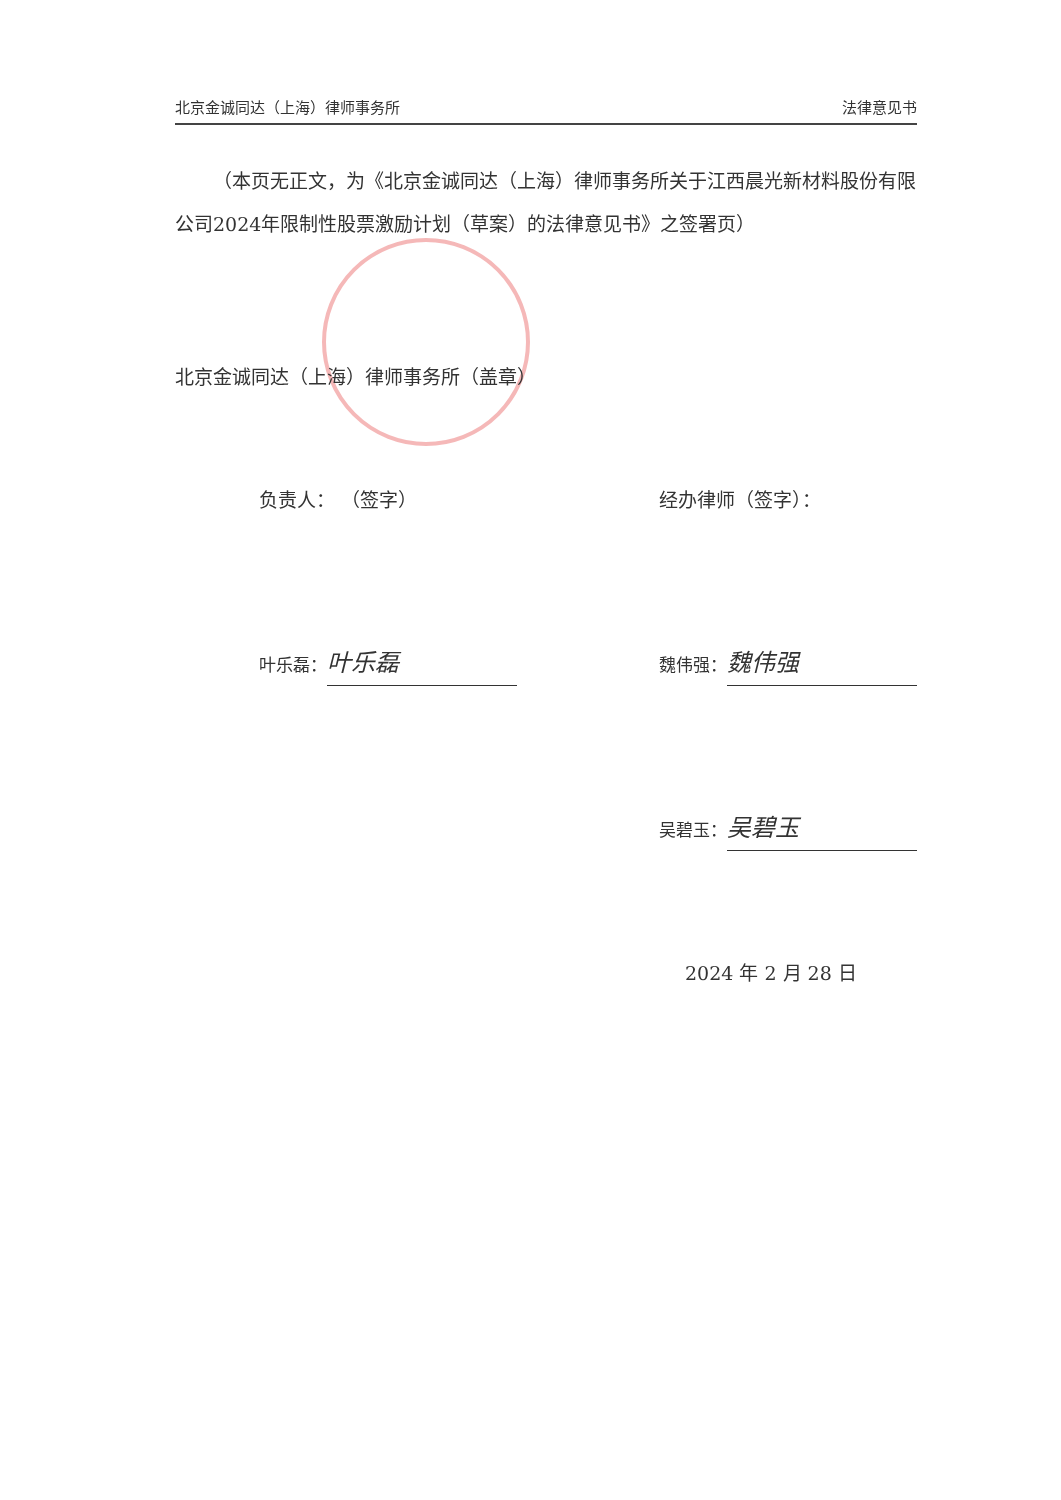北京金诚同达（上海）律师事务所 法律意见书
（本页无正文，为《北京金诚同达（上海）律师事务所关于江西晨光新材料股份有限公司2024年限制性股票激励计划（草案）的法律意见书》之签署页）
北京金诚同达（上海）律师事务所（盖章）
负责人： （签字） 经办律师（签字）：
叶乐磊： 叶乐磊 魏伟强： 魏伟强
吴碧玉： 吴碧玉
2024 年 2 月 28 日